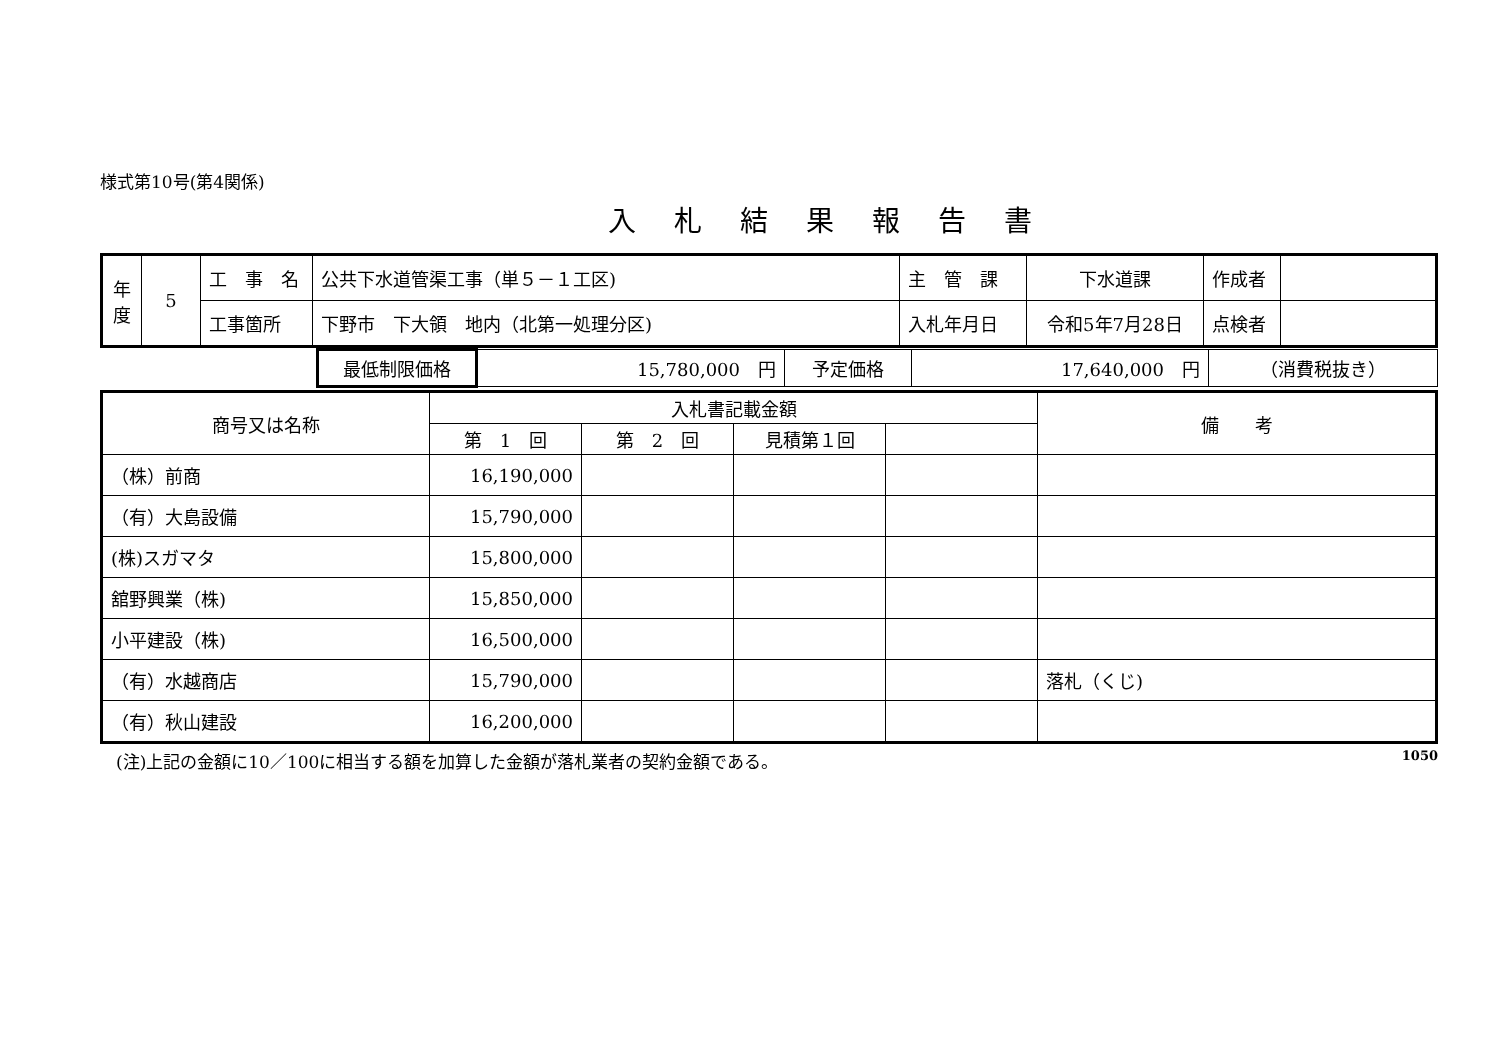様式第10号(第4関係)
入札結果報告書
| 年度 | 5 | 工 事 名 | 公共下水道管渠工事（単５－１工区) | 主 管 課 | 下水道課 | 作成者 | |
| | | 工事箇所 | 下野市 下大領 地内（北第一処理分区) | 入札年月日 | 令和5年7月28日 | 点検者 | |
| | 最低制限価格 | 15,780,000 円 | 予定価格 | 17,640,000 円 | （消費税抜き） |
| 商号又は名称 | 入札書記載金額 | | | | 備 考 |
| --- | --- | --- | --- | --- | --- |
| | 第 1 回 | 第 2 回 | 見積第１回 | | |
| （株）前商 | 16,190,000 | | | | |
| （有）大島設備 | 15,790,000 | | | | |
| (株)スガマタ | 15,800,000 | | | | |
| 舘野興業（株) | 15,850,000 | | | | |
| 小平建設（株) | 16,500,000 | | | | |
| （有）水越商店 | 15,790,000 | | | | 落札（くじ) |
| （有）秋山建設 | 16,200,000 | | | | |
(注)上記の金額に10／100に相当する額を加算した金額が落札業者の契約金額である。 1050